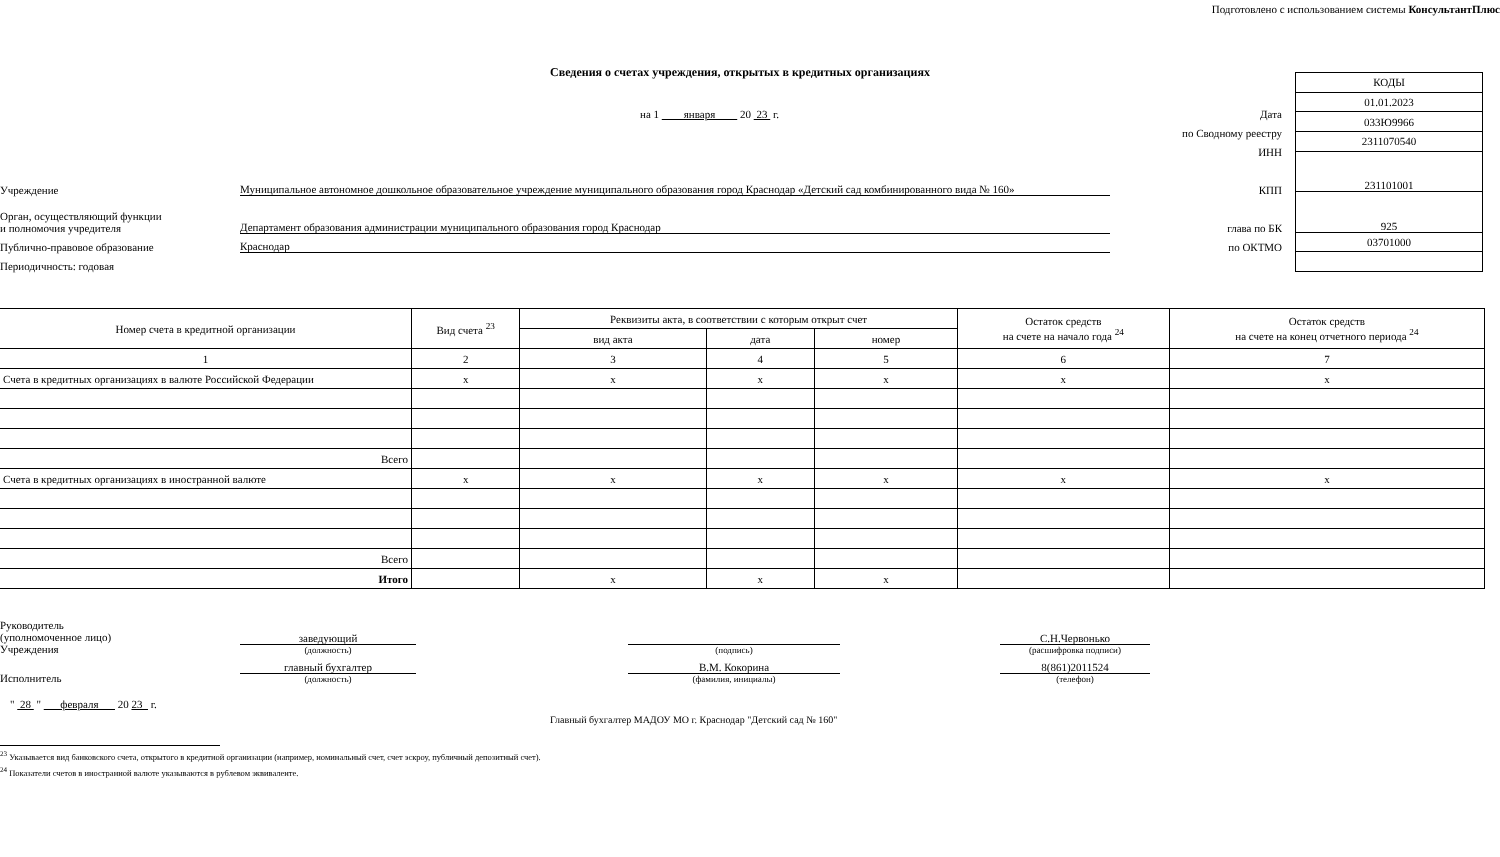Подготовлено с использованием системы КонсультантПлюс
Сведения о счетах учреждения, открытых в кредитных организациях
на 1 января 20 23 г. Дата
по Сводному реестру
ИНН
Учреждение Муниципальное автономное дошкольное образовательное учреждение муниципального образования город Краснодар «Детский сад комбинированного вида № 160» КПП
Орган, осуществляющий функции
и полномочия учредителя Департамент образования администрации муниципального образования город Краснодар глава по БК
Публично-правовое образование Краснодар по ОКТМО
Периодичность: годовая
| КОДЫ |
| 01.01.2023 |
| 033Ю9966 |
| 2311070540 |
| 231101001 |
| 925 |
| 03701000 |
| Номер счета в кредитной организации | Вид счета <sup>23</sup> | Реквизиты акта, в соответствии с которым открыт счет | | | Остаток средств на счете на начало года <sup>24</sup> | Остаток средств на счете на конец отчетного периода <sup>24</sup> |
| --- | --- | --- | --- | --- | --- | --- |
| | | вид акта | дата | номер | | |
| 1 | 2 | 3 | 4 | 5 | 6 | 7 |
| Счета в кредитных организациях в валюте Российской Федерации | x | x | x | x | x | x |
| Всего | | | | | | |
| Счета в кредитных организациях в иностранной валюте | x | x | x | x | x | x |
| Всего | | | | | | |
| Итого | | x | x | x | | |
Руководитель
(уполномоченное лицо)
Учреждения
заведующий
(должность)
(подпись)
С.Н.Червонько
(расшифровка подписи)
Исполнитель
главный бухгалтер
(должность)
В.М. Кокорина
(фамилия, инициалы)
8(861)2011524
(телефон)
" 28 " февраля 20 23 г.
Главный бухгалтер МАДОУ МО г. Краснодар "Детский сад № 160"
<sup>23</sup> Указывается вид банковского счета, открытого в кредитной организации (например, номинальный счет, счет эскроу, публичный депозитный счет).
<sup>24</sup> Показатели счетов в иностранной валюте указываются в рублевом эквиваленте.